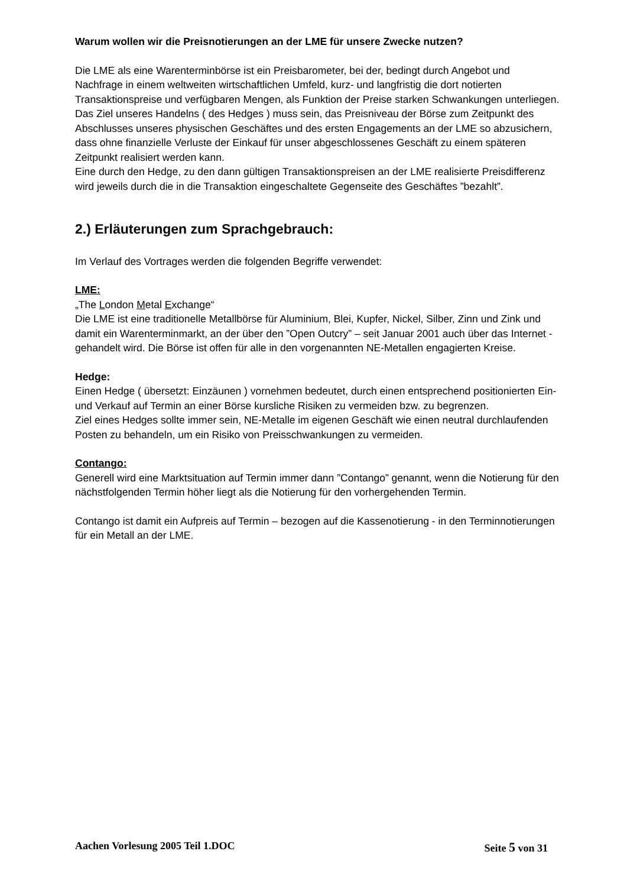Warum wollen wir die Preisnotierungen an der LME für unsere Zwecke nutzen?
Die LME als eine Warenterminbörse ist ein Preisbarometer, bei der, bedingt durch Angebot und Nachfrage in einem weltweiten wirtschaftlichen Umfeld, kurz- und langfristig die dort notierten Transaktionspreise und verfügbaren Mengen, als Funktion der Preise starken Schwankungen unterliegen.
Das Ziel unseres Handelns ( des Hedges ) muss sein, das Preisniveau der Börse zum Zeitpunkt des Abschlusses unseres physischen Geschäftes und des ersten Engagements an der LME so abzusichern, dass ohne finanzielle Verluste der Einkauf für unser abgeschlossenes Geschäft zu einem späteren Zeitpunkt realisiert werden kann.
Eine durch den Hedge, zu den dann gültigen Transaktionspreisen an der LME realisierte Preisdifferenz wird jeweils durch die in die Transaktion eingeschaltete Gegenseite des Geschäftes ”bezahlt”.
2.) Erläuterungen zum Sprachgebrauch:
Im Verlauf des Vortrages werden die folgenden Begriffe verwendet:
LME:
„The London Metal Exchange“
Die LME ist eine traditionelle Metallbörse für Aluminium, Blei, Kupfer, Nickel, Silber, Zinn und Zink und damit ein Warenterminmarkt, an der über den ”Open Outcry” – seit Januar 2001 auch über das Internet - gehandelt wird. Die Börse ist offen für alle in den vorgenannten NE-Metallen engagierten Kreise.
Hedge:
Einen Hedge ( übersetzt: Einzäunen ) vornehmen bedeutet, durch einen entsprechend positionierten Ein- und Verkauf auf Termin an einer Börse kursliche Risiken zu vermeiden bzw. zu begrenzen.
Ziel eines Hedges sollte immer sein, NE-Metalle im eigenen Geschäft wie einen neutral durchlaufenden Posten zu behandeln, um ein Risiko von Preisschwankungen zu vermeiden.
Contango:
Generell wird eine Marktsituation auf Termin immer dann ”Contango” genannt, wenn die Notierung für den nächstfolgenden Termin höher liegt als die Notierung für den vorhergehenden Termin.
Contango ist damit ein Aufpreis auf Termin – bezogen auf die Kassenotierung - in den Terminnotierungen für ein Metall an der LME.
Aachen Vorlesung 2005 Teil 1.DOC Seite 5 von 31